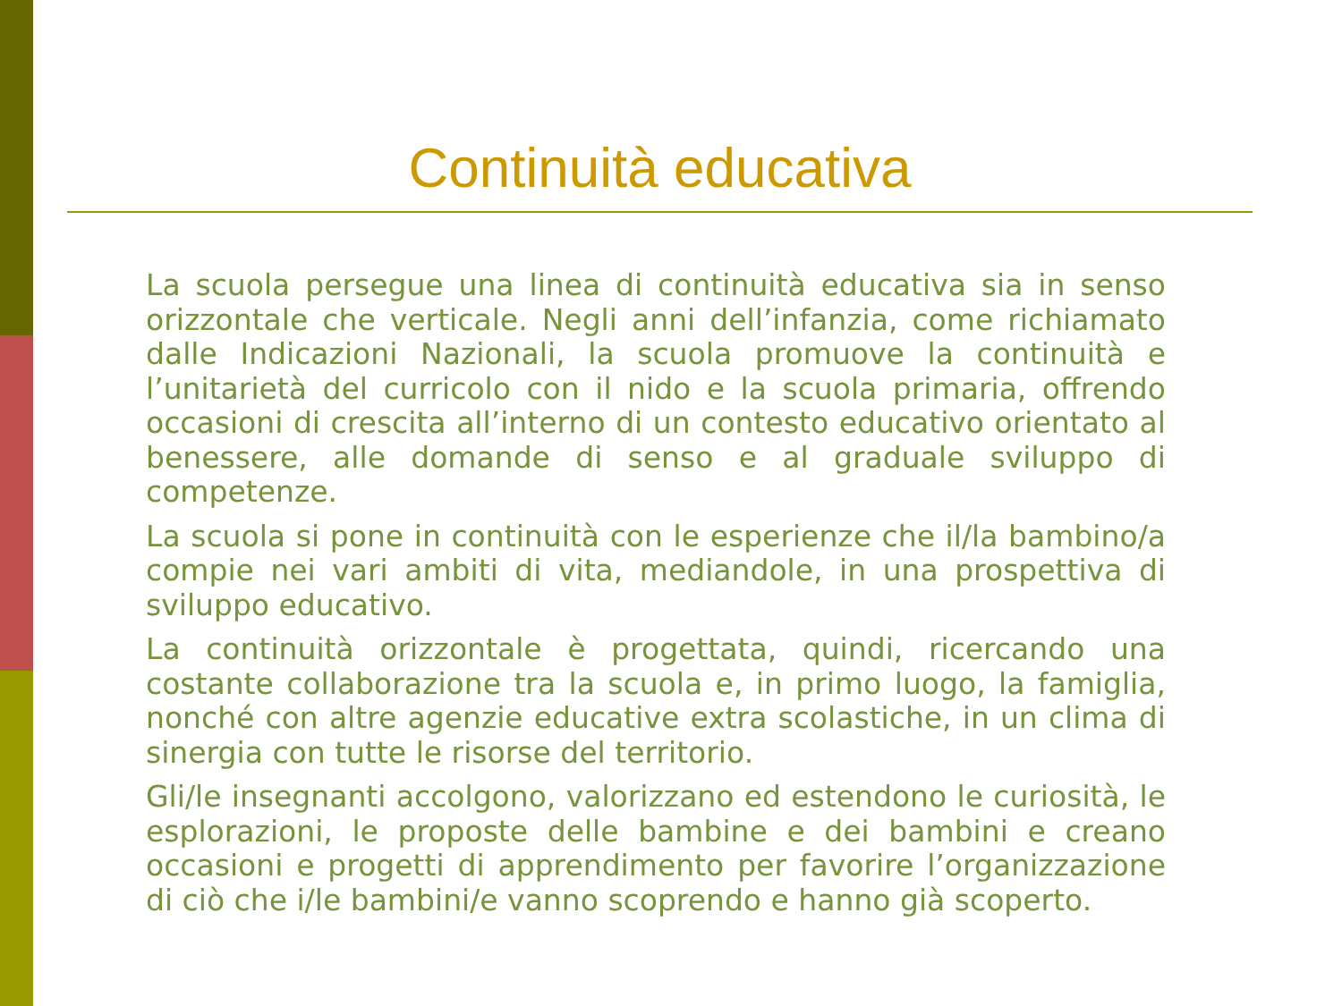Continuità educativa
La scuola persegue una linea di continuità educativa sia in senso orizzontale che verticale. Negli anni dell’infanzia, come richiamato dalle Indicazioni Nazionali, la scuola promuove la continuità e l’unitarietà del curricolo con il nido e la scuola primaria, offrendo occasioni di crescita all’interno di un contesto educativo orientato al benessere, alle domande di senso e al graduale sviluppo di competenze.
La scuola si pone in continuità con le esperienze che il/la bambino/a compie nei vari ambiti di vita, mediandole, in una prospettiva di sviluppo educativo.
La continuità orizzontale è progettata, quindi, ricercando una costante collaborazione tra la scuola e, in primo luogo, la famiglia, nonché con altre agenzie educative extra scolastiche, in un clima di sinergia con tutte le risorse del territorio.
Gli/le insegnanti accolgono, valorizzano ed estendono le curiosità, le esplorazioni, le proposte delle bambine e dei bambini e creano occasioni e progetti di apprendimento per favorire l’organizzazione di ciò che i/le bambini/e vanno scoprendo e hanno già scoperto.